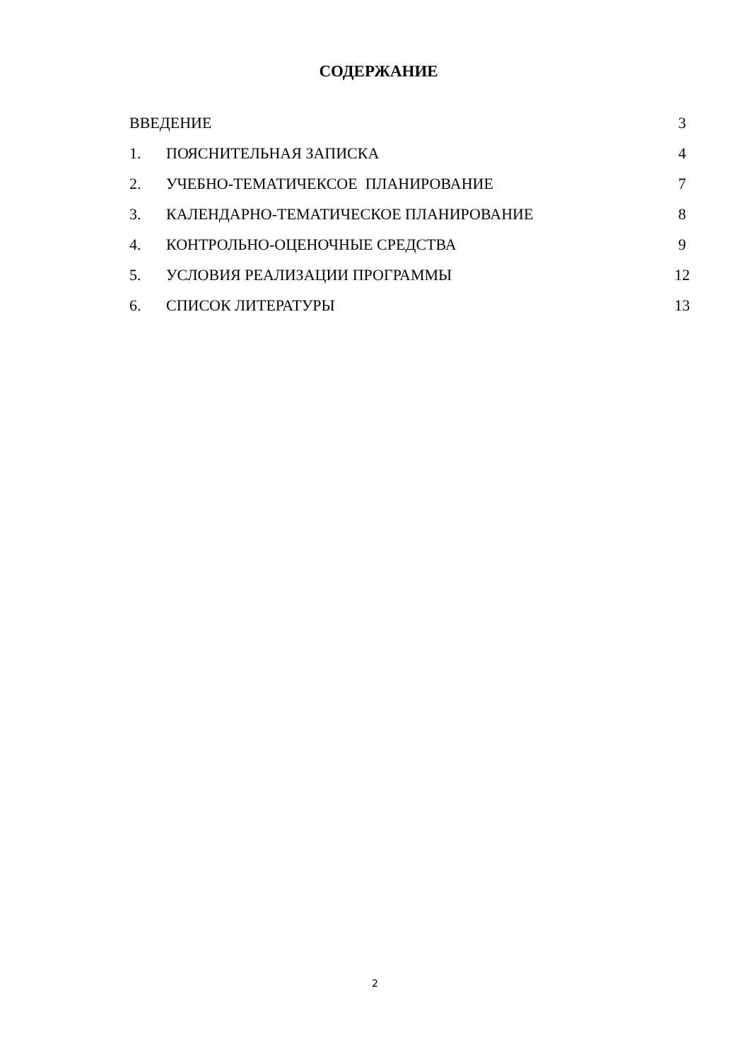СОДЕРЖАНИЕ
ВВЕДЕНИЕ 3
1. ПОЯСНИТЕЛЬНАЯ ЗАПИСКА 4
2. УЧЕБНО-ТЕМАТИЧЕКСОЕ ПЛАНИРОВАНИЕ 7
3. КАЛЕНДАРНО-ТЕМАТИЧЕСКОЕ ПЛАНИРОВАНИЕ 8
4. КОНТРОЛЬНО-ОЦЕНОЧНЫЕ СРЕДСТВА 9
5. УСЛОВИЯ РЕАЛИЗАЦИИ ПРОГРАММЫ 12
6. СПИСОК ЛИТЕРАТУРЫ 13
2